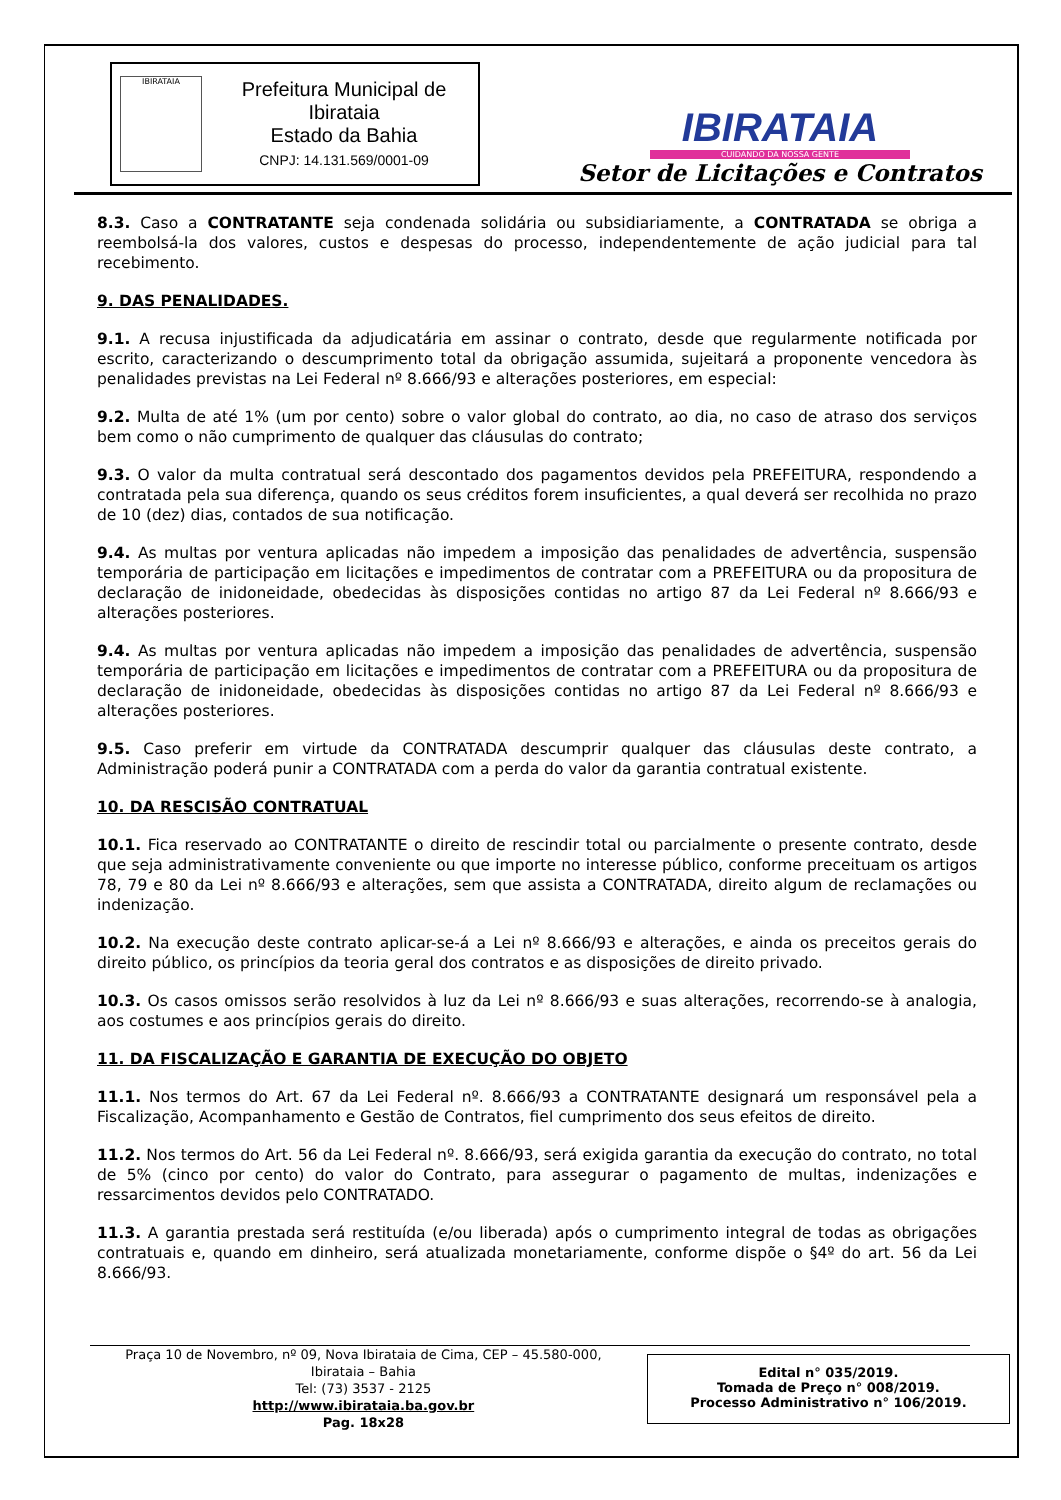IBIRATAIA
Prefeitura Municipal de Ibirataia
Estado da Bahia
CNPJ: 14.131.569/0001-09
IBIRATAIA
CUIDANDO DA NOSSA GENTE
Setor de Licitações e Contratos
8.3. Caso a CONTRATANTE seja condenada solidária ou subsidiariamente, a CONTRATADA se obriga a reembolsá-la dos valores, custos e despesas do processo, independentemente de ação judicial para tal recebimento.
9. DAS PENALIDADES.
9.1. A recusa injustificada da adjudicatária em assinar o contrato, desde que regularmente notificada por escrito, caracterizando o descumprimento total da obrigação assumida, sujeitará a proponente vencedora às penalidades previstas na Lei Federal nº 8.666/93 e alterações posteriores, em especial:
9.2. Multa de até 1% (um por cento) sobre o valor global do contrato, ao dia, no caso de atraso dos serviços bem como o não cumprimento de qualquer das cláusulas do contrato;
9.3. O valor da multa contratual será descontado dos pagamentos devidos pela PREFEITURA, respondendo a contratada pela sua diferença, quando os seus créditos forem insuficientes, a qual deverá ser recolhida no prazo de 10 (dez) dias, contados de sua notificação.
9.4. As multas por ventura aplicadas não impedem a imposição das penalidades de advertência, suspensão temporária de participação em licitações e impedimentos de contratar com a PREFEITURA ou da propositura de declaração de inidoneidade, obedecidas às disposições contidas no artigo 87 da Lei Federal nº 8.666/93 e alterações posteriores.
9.4. As multas por ventura aplicadas não impedem a imposição das penalidades de advertência, suspensão temporária de participação em licitações e impedimentos de contratar com a PREFEITURA ou da propositura de declaração de inidoneidade, obedecidas às disposições contidas no artigo 87 da Lei Federal nº 8.666/93 e alterações posteriores.
9.5. Caso preferir em virtude da CONTRATADA descumprir qualquer das cláusulas deste contrato, a Administração poderá punir a CONTRATADA com a perda do valor da garantia contratual existente.
10. DA RESCISÃO CONTRATUAL
10.1. Fica reservado ao CONTRATANTE o direito de rescindir total ou parcialmente o presente contrato, desde que seja administrativamente conveniente ou que importe no interesse público, conforme preceituam os artigos 78, 79 e 80 da Lei nº 8.666/93 e alterações, sem que assista a CONTRATADA, direito algum de reclamações ou indenização.
10.2. Na execução deste contrato aplicar-se-á a Lei nº 8.666/93 e alterações, e ainda os preceitos gerais do direito público, os princípios da teoria geral dos contratos e as disposições de direito privado.
10.3. Os casos omissos serão resolvidos à luz da Lei nº 8.666/93 e suas alterações, recorrendo-se à analogia, aos costumes e aos princípios gerais do direito.
11. DA FISCALIZAÇÃO E GARANTIA DE EXECUÇÃO DO OBJETO
11.1. Nos termos do Art. 67 da Lei Federal nº. 8.666/93 a CONTRATANTE designará um responsável pela a Fiscalização, Acompanhamento e Gestão de Contratos, fiel cumprimento dos seus efeitos de direito.
11.2. Nos termos do Art. 56 da Lei Federal nº. 8.666/93, será exigida garantia da execução do contrato, no total de 5% (cinco por cento) do valor do Contrato, para assegurar o pagamento de multas, indenizações e ressarcimentos devidos pelo CONTRATADO.
11.3. A garantia prestada será restituída (e/ou liberada) após o cumprimento integral de todas as obrigações contratuais e, quando em dinheiro, será atualizada monetariamente, conforme dispõe o §4º do art. 56 da Lei 8.666/93.
Praça 10 de Novembro, nº 09, Nova Ibirataia de Cima, CEP – 45.580-000,
Ibirataia – Bahia
Tel: (73) 3537 - 2125
http://www.ibirataia.ba.gov.br
Pag. 18x28
Edital n° 035/2019.
Tomada de Preço n° 008/2019.
Processo Administrativo n° 106/2019.